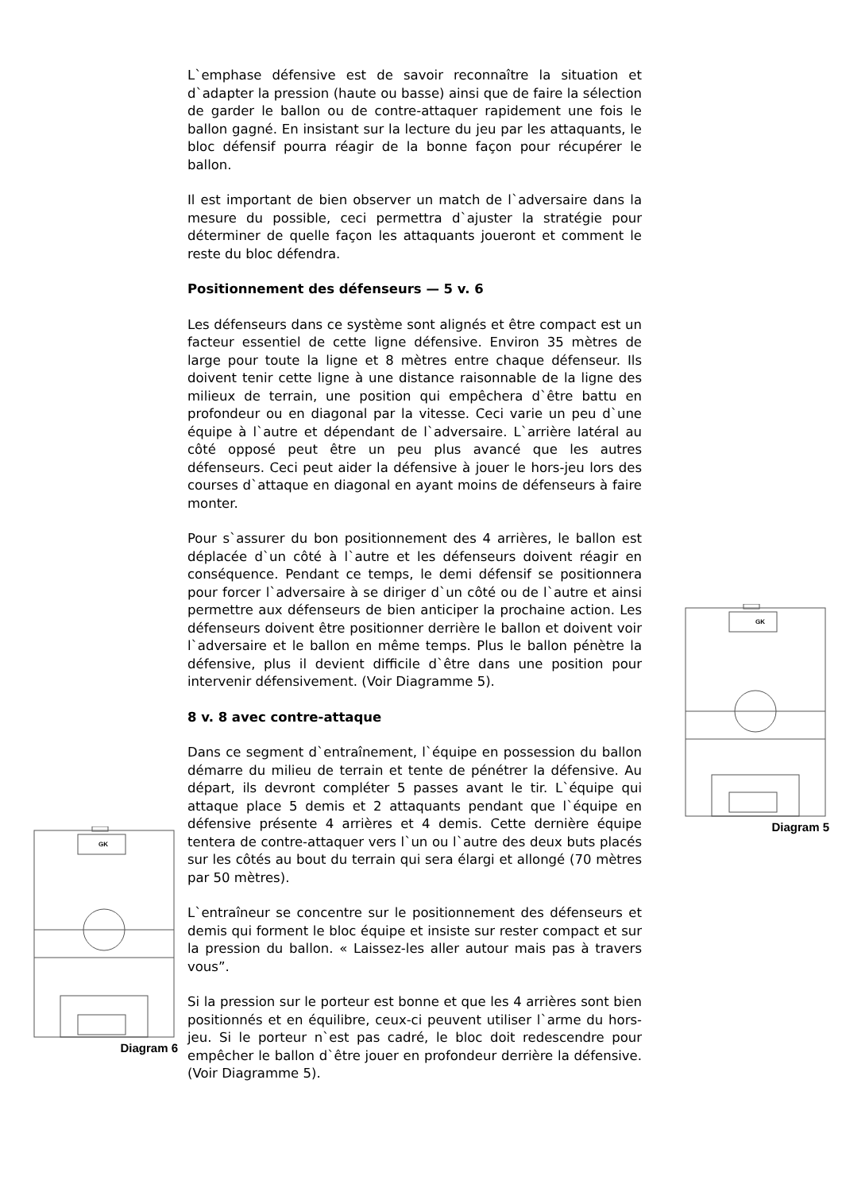L`emphase défensive est de savoir reconnaître la situation et d`adapter la pression (haute ou basse) ainsi que de faire la sélection de garder le ballon ou de contre-attaquer rapidement une fois le ballon gagné. En insistant sur la lecture du jeu par les attaquants, le bloc défensif pourra réagir de la bonne façon pour récupérer le ballon.
Il est important de bien observer un match de l`adversaire dans la mesure du possible, ceci permettra d`ajuster la stratégie pour déterminer de quelle façon les attaquants joueront et comment le reste du bloc défendra.
Positionnement des défenseurs — 5 v. 6
Les défenseurs dans ce système sont alignés et être compact est un facteur essentiel de cette ligne défensive. Environ 35 mètres de large pour toute la ligne et 8 mètres entre chaque défenseur. Ils doivent tenir cette ligne à une distance raisonnable de la ligne des milieux de terrain, une position qui empêchera d`être battu en profondeur ou en diagonal par la vitesse. Ceci varie un peu d`une équipe à l`autre et dépendant de l`adversaire. L`arrière latéral au côté opposé peut être un peu plus avancé que les autres défenseurs. Ceci peut aider la défensive à jouer le hors-jeu lors des courses d`attaque en diagonal en ayant moins de défenseurs à faire monter.
Pour s`assurer du bon positionnement des 4 arrières, le ballon est déplacée d`un côté à l`autre et les défenseurs doivent réagir en conséquence. Pendant ce temps, le demi défensif se positionnera pour forcer l`adversaire à se diriger d`un côté ou de l`autre et ainsi permettre aux défenseurs de bien anticiper la prochaine action. Les défenseurs doivent être positionner derrière le ballon et doivent voir l`adversaire et le ballon en même temps. Plus le ballon pénètre la défensive, plus il devient difficile d`être dans une position pour intervenir défensivement. (Voir Diagramme 5).
8 v. 8 avec contre-attaque
Dans ce segment d`entraînement, l`équipe en possession du ballon démarre du milieu de terrain et tente de pénétrer la défensive. Au départ, ils devront compléter 5 passes avant le tir. L`équipe qui attaque place 5 demis et 2 attaquants pendant que l`équipe en défensive présente 4 arrières et 4 demis. Cette dernière équipe tentera de contre-attaquer vers l`un ou l`autre des deux buts placés sur les côtés au bout du terrain qui sera élargi et allongé (70 mètres par 50 mètres).
L`entraîneur se concentre sur le positionnement des défenseurs et demis qui forment le bloc équipe et insiste sur rester compact et sur la pression du ballon. « Laissez-les aller autour mais pas à travers vous”.
Si la pression sur le porteur est bonne et que les 4 arrières sont bien positionnés et en équilibre, ceux-ci peuvent utiliser l`arme du hors-jeu. Si le porteur n`est pas cadré, le bloc doit redescendre pour empêcher le ballon d`être jouer en profondeur derrière la défensive. (Voir Diagramme 5).
GK
Diagram 5
GK
Diagram 6